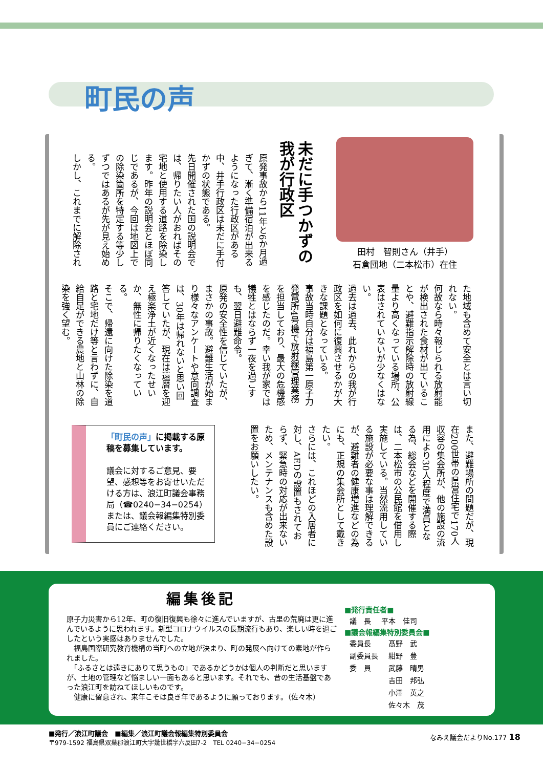町民の声
田村　智則さん（井手）
石倉団地（二本松市）在住
未だに手つかずの
我が行政区
原発事故から11年と6か月過ぎて、漸く準備宿泊が出来るようになった行政区がある中、井手行政区は未だに手付かずの状態である。
先日開催された国の説明会では、帰りたい人がおればその宅地と使用する道路を除染します。昨年の説明会とほぼ同じであるが、今回は地図上での除染箇所を特定する等少しずつではあるが先が見え始める。
しかし、これまでに解除され
た地域も含めて安全とは言い切れない。
何故なら時々報じられる放射能が検出された食材が出ていることや、避難指示解除時の放射線量より高くなっている場所、公表はされていないが少なくはない。
過去は過去、此れからの我が行政区を如何に復興させるかが大きな課題となっている。
事故当時自分は福島第一原子力発電所4号機で放射線管理業務を担当しており、最大の危機感を感じたのだ。幸い我が家では犠牲とはならず一夜を過ごすも、翌日避難命令。
原発の安全性を信じていたが、まさかの事故。避難生活が始まり様々なアンケートや意向調査は、30年は帰れないと思い回答していたが、現在は還暦を迎え極楽浄土が近くなったせいか、無性に帰りたくなっている。
そこで、帰還に向けた除染を道路と宅地だけ等と言わずに、自給自足ができる農地と山林の除染を強く望む。
また、避難場所の問題だが、現在200世帯の県営住宅で170人収容の集会所が、他の施設の流用により30人程度で満員となる為、総会などを開催する際は、二本松市の公民館を借用し実施している。当然流用している施設が必要な事は理解できるが、避難者の健康増進などの為にも、正規の集会所として戴きたい。
さらには、これほどの入居者に対し、AEDの設置もされておらず、緊急時の対応が出来ないため、メンテナンスも含めた設置をお願いしたい。
「町民の声」に掲載する原稿を募集しています。
議会に対するご意見、要望、感想等をお寄せいただける方は、浪江町議会事務局（☎0240−34−0254）または、議会報編集特別委員にご連絡ください。
編集後記
原子力災害から12年、町の復旧復興も徐々に進んでいますが、古里の荒廃は更に進んでいるように思われます。新型コロナウイルスの長期流行もあり、楽しい時を過ごしたという実感はありませんでした。
　福島国際研究教育機構の当町への立地が決まり、町の発展へ向けての素地が作られました。
　「ふるさとは遠きにありて思うもの」であるかどうかは個人の判断だと思いますが、土地の管理など悩ましい一面もあると思います。それでも、昔の生活基盤であった浪江町を訪ねてほしいものです。
　健康に留意され、来年こそは良き年であるように願っております。（佐々木）
■発行責任者■
| 議 長 | 平本 佳司 |
■議会報編集特別委員会■
| 委員長 | 髙野 武 |
| 副委員長 | 紺野 豊 |
| 委 員 | 武藤 晴男 |
| | 吉田 邦弘 |
| | 小澤 英之 |
| | 佐々木 茂 |
■発行／浪江町議会　■編集／浪江町議会報編集特別委員会
〒979-1592 福島県双葉郡浪江町大字幾世橋字六反田7-2　TEL 0240−34−0254
なみえ議会だよりNo.177 18